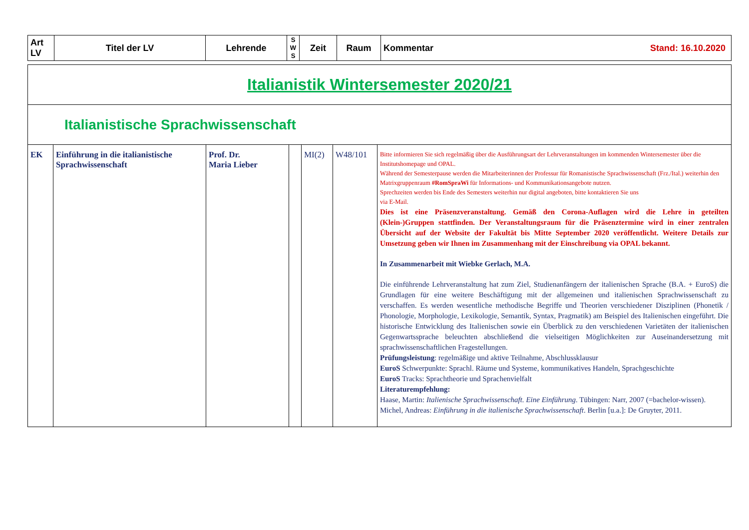| Art LV | Titel der LV | Lehrende | S W S | Zeit | Raum | Kommentar Stand: 16.10.2020 |
| --- | --- | --- | --- | --- | --- | --- |
| Italianistik Wintersemester 2020/21 | | | | | | |
| Italianistische Sprachwissenschaft | | | | | | |
| EK | Einführung in die italianistische Sprachwissenschaft | Prof. Dr. Maria Lieber | | MI(2) | W48/101 | Bitte informieren Sie sich regelmäßig über die Ausführungsart der Lehrveranstaltungen im kommenden Wintersemester über die Institutshomepage und OPAL. Während der Semesterpause werden die Mitarbeiterinnen der Professur für Romanistische Sprachwissenschaft (Frz./Ital.) weiterhin den Matrixgruppenraum #RomSpraWi für Informations- und Kommunikationsangebote nutzen. Sprechzeiten werden bis Ende des Semesters weiterhin nur digital angeboten, bitte kontaktieren Sie uns via E-Mail. Dies ist eine Präsenzveranstaltung. Gemäß den Corona-Auflagen wird die Lehre in geteilten (Klein-)Gruppen stattfinden. Der Veranstaltungsraum für die Präsenztermine wird in einer zentralen Übersicht auf der Website der Fakultät bis Mitte September 2020 veröffentlicht. Weitere Details zur Umsetzung geben wir Ihnen im Zusammenhang mit der Einschreibung via OPAL bekannt. In Zusammenarbeit mit Wiebke Gerlach, M.A. Die einführende Lehrveranstaltung hat zum Ziel, Studienanfängern der italienischen Sprache (B.A. + EuroS) die Grundlagen für eine weitere Beschäftigung mit der allgemeinen und italienischen Sprachwissenschaft zu verschaffen. Es werden wesentliche methodische Begriffe und Theorien verschiedener Disziplinen (Phonetik / Phonologie, Morphologie, Lexikologie, Semantik, Syntax, Pragmatik) am Beispiel des Italienischen eingeführt. Die historische Entwicklung des Italienischen sowie ein Überblick zu den verschiedenen Varietäten der italienischen Gegenwartssprache beleuchten abschließend die vielseitigen Möglichkeiten zur Auseinandersetzung mit sprachwissenschaftlichen Fragestellungen. Prüfungsleistung : regelmäßige und aktive Teilnahme, Abschlussklausur EuroS Schwerpunkte: Sprachl. Räume und Systeme, kommunikatives Handeln, Sprachgeschichte EuroS Tracks: Sprachtheorie und Sprachenvielfalt Literaturempfehlung: Haase, Martin: Italienische Sprachwissenschaft. Eine Einführung . Tübingen: Narr, 2007 (=bachelor-wissen). Michel, Andreas: Einführung in die italienische Sprachwissenschaft . Berlin [u.a.]: De Gruyter, 2011. |